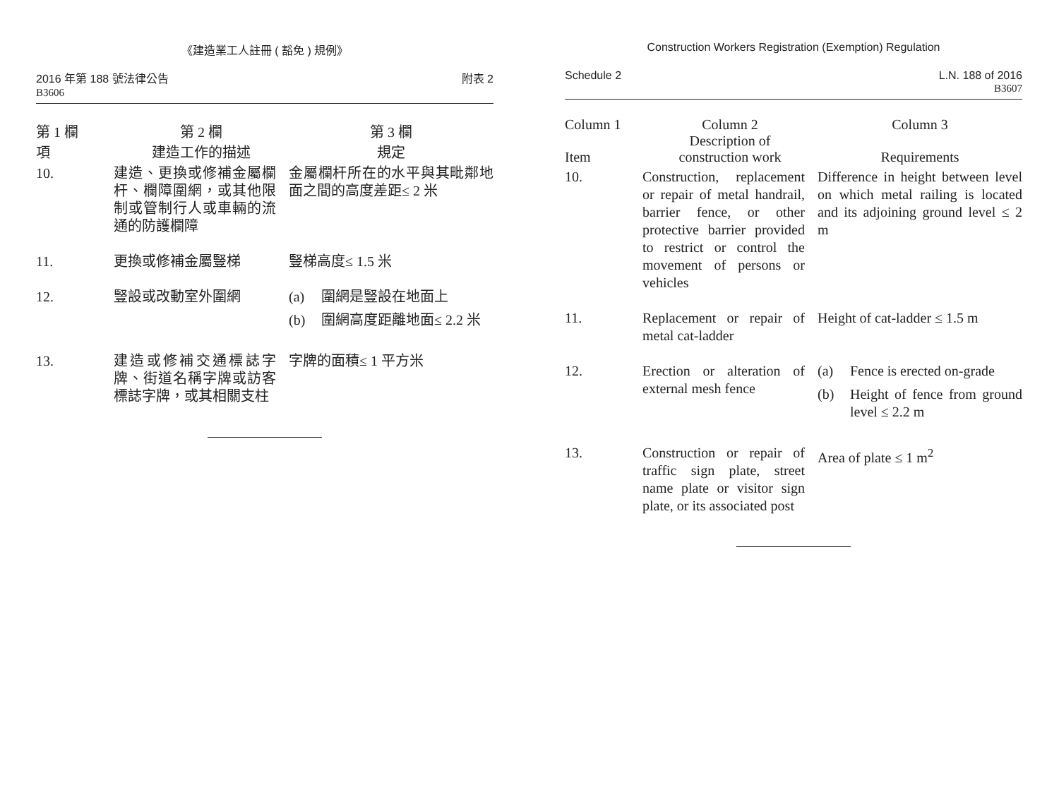《建造業工人註冊 ( 豁免 ) 規例》
2016 年第 188 號法律公告
B3606
附表 2
| 第 1 欄 項 | 第 2 欄 建造工作的描述 | 第 3 欄 規定 |
| --- | --- | --- |
| 10. | 建造、更換或修補金屬欄杆、欄障圍網，或其他限制或管制行人或車輛的流通的防護欄障 | 金屬欄杆所在的水平與其毗鄰地面之間的高度差距≤ 2 米 |
| 11. | 更換或修補金屬豎梯 | 豎梯高度≤ 1.5 米 |
| 12. | 豎設或改動室外圍網 | (a) 圍網是豎設在地面上 (b) 圍網高度距離地面≤ 2.2 米 |
| 13. | 建造或修補交通標誌字牌、街道名稱字牌或訪客標誌字牌，或其相關支柱 | 字牌的面積≤ 1 平方米 |
Construction Workers Registration (Exemption) Regulation
Schedule 2 L.N. 188 of 2016
B3607
| Column 1 Item | Column 2 Description of construction work | Column 3 Requirements |
| --- | --- | --- |
| 10. | Construction, replacement or repair of metal handrail, barrier fence, or other protective barrier provided to restrict or control the movement of persons or vehicles | Difference in height between level on which metal railing is located and its adjoining ground level ≤ 2 m |
| 11. | Replacement or repair of metal cat-ladder | Height of cat-ladder ≤ 1.5 m |
| 12. | Erection or alteration of external mesh fence | (a) Fence is erected on-grade (b) Height of fence from ground level ≤ 2.2 m |
| 13. | Construction or repair of traffic sign plate, street name plate or visitor sign plate, or its associated post | Area of plate ≤ 1 m<sup>2</sup> |